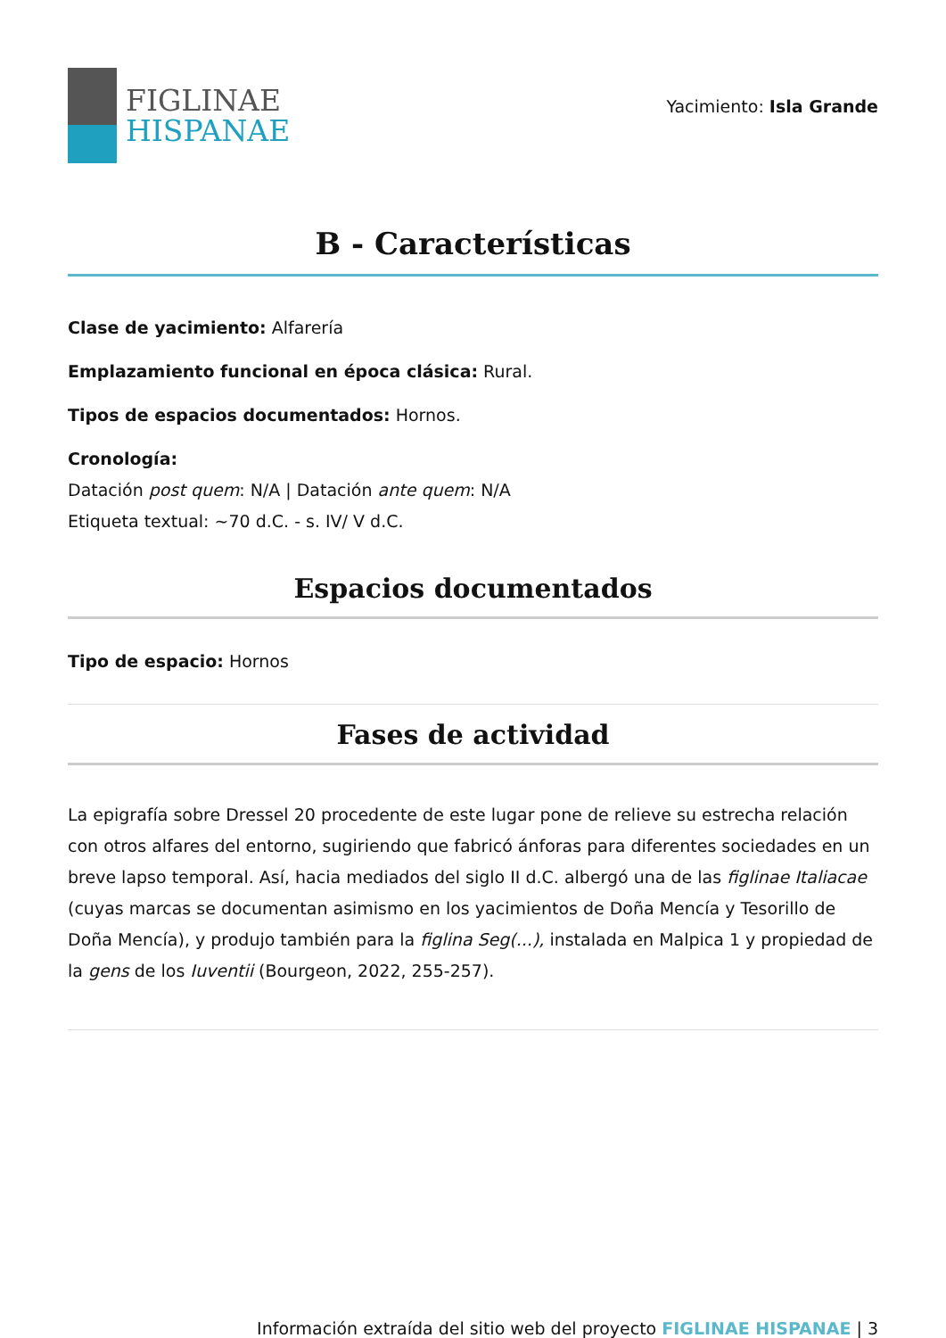FIGLINAE
HISPANAE
Yacimiento: Isla Grande
B - Características
Clase de yacimiento: Alfarería
Emplazamiento funcional en época clásica: Rural.
Tipos de espacios documentados: Hornos.
Cronología:
Datación post quem: N/A | Datación ante quem: N/A
Etiqueta textual: ~70 d.C. - s. IV/ V d.C.
Espacios documentados
Tipo de espacio: Hornos
Fases de actividad
La epigrafía sobre Dressel 20 procedente de este lugar pone de relieve su estrecha relación con otros alfares del entorno, sugiriendo que fabricó ánforas para diferentes sociedades en un breve lapso temporal. Así, hacia mediados del siglo II d.C. albergó una de las figlinae Italiacae (cuyas marcas se documentan asimismo en los yacimientos de Doña Mencía y Tesorillo de Doña Mencía), y produjo también para la figlina Seg(...), instalada en Malpica 1 y propiedad de la gens de los Iuventii (Bourgeon, 2022, 255-257).
Información extraída del sitio web del proyecto FIGLINAE HISPANAE | 3